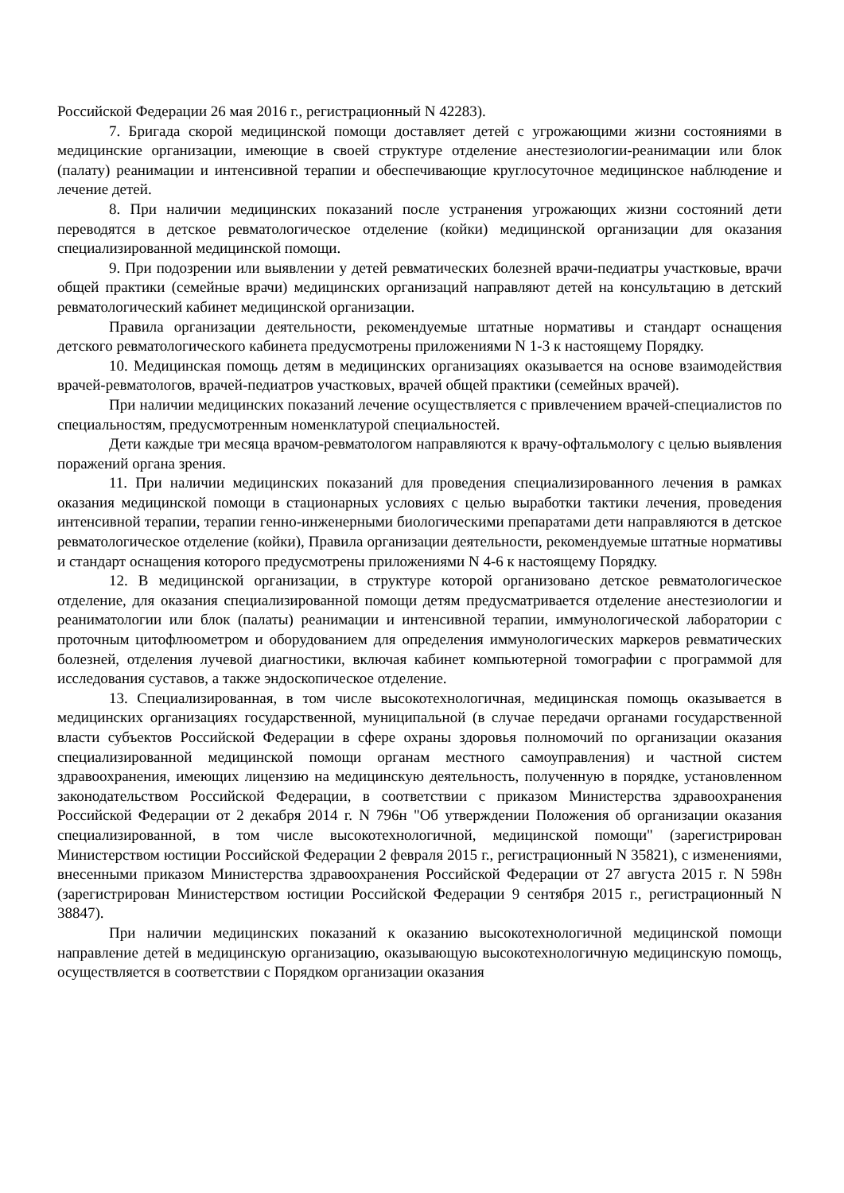Российской Федерации 26 мая 2016 г., регистрационный N 42283).
7. Бригада скорой медицинской помощи доставляет детей с угрожающими жизни состояниями в медицинские организации, имеющие в своей структуре отделение анестезиологии-реанимации или блок (палату) реанимации и интенсивной терапии и обеспечивающие круглосуточное медицинское наблюдение и лечение детей.
8. При наличии медицинских показаний после устранения угрожающих жизни состояний дети переводятся в детское ревматологическое отделение (койки) медицинской организации для оказания специализированной медицинской помощи.
9. При подозрении или выявлении у детей ревматических болезней врачи-педиатры участковые, врачи общей практики (семейные врачи) медицинских организаций направляют детей на консультацию в детский ревматологический кабинет медицинской организации.
Правила организации деятельности, рекомендуемые штатные нормативы и стандарт оснащения детского ревматологического кабинета предусмотрены приложениями N 1-3 к настоящему Порядку.
10. Медицинская помощь детям в медицинских организациях оказывается на основе взаимодействия врачей-ревматологов, врачей-педиатров участковых, врачей общей практики (семейных врачей).
При наличии медицинских показаний лечение осуществляется с привлечением врачей-специалистов по специальностям, предусмотренным номенклатурой специальностей.
Дети каждые три месяца врачом-ревматологом направляются к врачу-офтальмологу с целью выявления поражений органа зрения.
11. При наличии медицинских показаний для проведения специализированного лечения в рамках оказания медицинской помощи в стационарных условиях с целью выработки тактики лечения, проведения интенсивной терапии, терапии генно-инженерными биологическими препаратами дети направляются в детское ревматологическое отделение (койки), Правила организации деятельности, рекомендуемые штатные нормативы и стандарт оснащения которого предусмотрены приложениями N 4-6 к настоящему Порядку.
12. В медицинской организации, в структуре которой организовано детское ревматологическое отделение, для оказания специализированной помощи детям предусматривается отделение анестезиологии и реаниматологии или блок (палаты) реанимации и интенсивной терапии, иммунологической лаборатории с проточным цитофлюометром и оборудованием для определения иммунологических маркеров ревматических болезней, отделения лучевой диагностики, включая кабинет компьютерной томографии с программой для исследования суставов, а также эндоскопическое отделение.
13. Специализированная, в том числе высокотехнологичная, медицинская помощь оказывается в медицинских организациях государственной, муниципальной (в случае передачи органами государственной власти субъектов Российской Федерации в сфере охраны здоровья полномочий по организации оказания специализированной медицинской помощи органам местного самоуправления) и частной систем здравоохранения, имеющих лицензию на медицинскую деятельность, полученную в порядке, установленном законодательством Российской Федерации, в соответствии с приказом Министерства здравоохранения Российской Федерации от 2 декабря 2014 г. N 796н "Об утверждении Положения об организации оказания специализированной, в том числе высокотехнологичной, медицинской помощи" (зарегистрирован Министерством юстиции Российской Федерации 2 февраля 2015 г., регистрационный N 35821), с изменениями, внесенными приказом Министерства здравоохранения Российской Федерации от 27 августа 2015 г. N 598н (зарегистрирован Министерством юстиции Российской Федерации 9 сентября 2015 г., регистрационный N 38847).
При наличии медицинских показаний к оказанию высокотехнологичной медицинской помощи направление детей в медицинскую организацию, оказывающую высокотехнологичную медицинскую помощь, осуществляется в соответствии с Порядком организации оказания